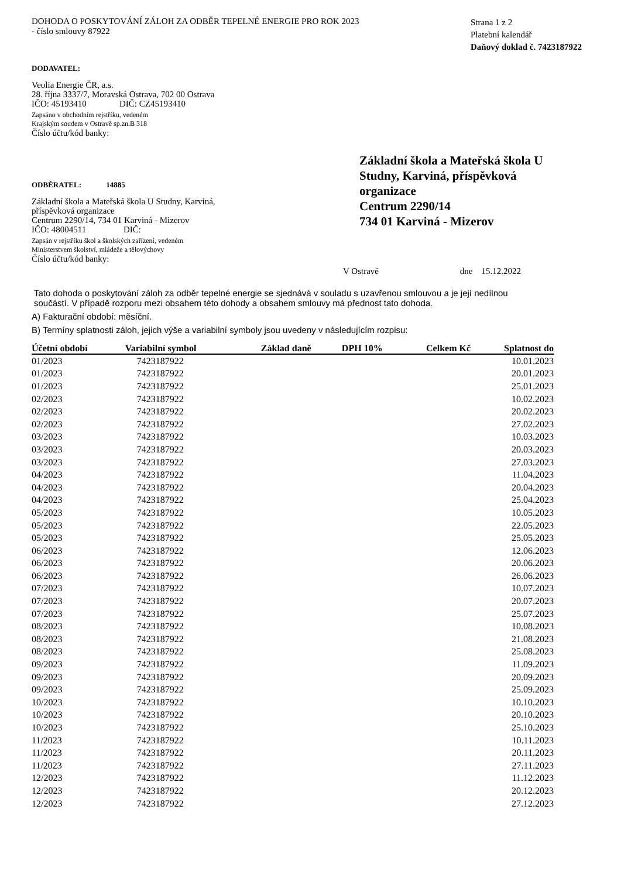DOHODA O POSKYTOVÁNÍ ZÁLOH ZA ODBĚR TEPELNÉ ENERGIE PRO ROK 2023
- číslo smlouvy 87922
Strana 1 z 2
Platební kalendář
Daňový doklad č. 7423187922
DODAVATEL:
Veolia Energie ČR, a.s.
28. října 3337/7, Moravská Ostrava, 702 00 Ostrava
IČO: 45193410 DIČ: CZ45193410
Zapsáno v obchodním rejstříku, vedeném
Krajským soudem v Ostravě sp.zn.B 318
Číslo účtu/kód banky:
ODBĚRATEL: 14885
Základní škola a Mateřská škola U Studny, Karviná,
příspěvková organizace
Centrum 2290/14, 734 01 Karviná - Mizerov
IČO: 48004511 DIČ:
Zapsán v rejstříku škol a školských zařízení, vedeném
Ministerstvem školství, mládeže a tělovýchovy
Číslo účtu/kód banky:
Základní škola a Mateřská škola U Studny, Karviná, příspěvková organizace
Centrum 2290/14
734 01 Karviná - Mizerov
V Ostravě dne 15.12.2022
Tato dohoda o poskytování záloh za odběr tepelné energie se sjednává v souladu s uzavřenou smlouvou a je její nedílnou
součástí. V případě rozporu mezi obsahem této dohody a obsahem smlouvy má přednost tato dohoda.
A) Fakturační období: měsíční.
B) Termíny splatnosti záloh, jejich výše a variabilní symboly jsou uvedeny v následujícím rozpisu:
| Účetní období | Variabilní symbol | Základ daně | DPH 10% | Celkem Kč | Splatnost do |
| --- | --- | --- | --- | --- | --- |
| 01/2023 | 7423187922 | | | | 10.01.2023 |
| 01/2023 | 7423187922 | | | | 20.01.2023 |
| 01/2023 | 7423187922 | | | | 25.01.2023 |
| 02/2023 | 7423187922 | | | | 10.02.2023 |
| 02/2023 | 7423187922 | | | | 20.02.2023 |
| 02/2023 | 7423187922 | | | | 27.02.2023 |
| 03/2023 | 7423187922 | | | | 10.03.2023 |
| 03/2023 | 7423187922 | | | | 20.03.2023 |
| 03/2023 | 7423187922 | | | | 27.03.2023 |
| 04/2023 | 7423187922 | | | | 11.04.2023 |
| 04/2023 | 7423187922 | | | | 20.04.2023 |
| 04/2023 | 7423187922 | | | | 25.04.2023 |
| 05/2023 | 7423187922 | | | | 10.05.2023 |
| 05/2023 | 7423187922 | | | | 22.05.2023 |
| 05/2023 | 7423187922 | | | | 25.05.2023 |
| 06/2023 | 7423187922 | | | | 12.06.2023 |
| 06/2023 | 7423187922 | | | | 20.06.2023 |
| 06/2023 | 7423187922 | | | | 26.06.2023 |
| 07/2023 | 7423187922 | | | | 10.07.2023 |
| 07/2023 | 7423187922 | | | | 20.07.2023 |
| 07/2023 | 7423187922 | | | | 25.07.2023 |
| 08/2023 | 7423187922 | | | | 10.08.2023 |
| 08/2023 | 7423187922 | | | | 21.08.2023 |
| 08/2023 | 7423187922 | | | | 25.08.2023 |
| 09/2023 | 7423187922 | | | | 11.09.2023 |
| 09/2023 | 7423187922 | | | | 20.09.2023 |
| 09/2023 | 7423187922 | | | | 25.09.2023 |
| 10/2023 | 7423187922 | | | | 10.10.2023 |
| 10/2023 | 7423187922 | | | | 20.10.2023 |
| 10/2023 | 7423187922 | | | | 25.10.2023 |
| 11/2023 | 7423187922 | | | | 10.11.2023 |
| 11/2023 | 7423187922 | | | | 20.11.2023 |
| 11/2023 | 7423187922 | | | | 27.11.2023 |
| 12/2023 | 7423187922 | | | | 11.12.2023 |
| 12/2023 | 7423187922 | | | | 20.12.2023 |
| 12/2023 | 7423187922 | | | | 27.12.2023 |